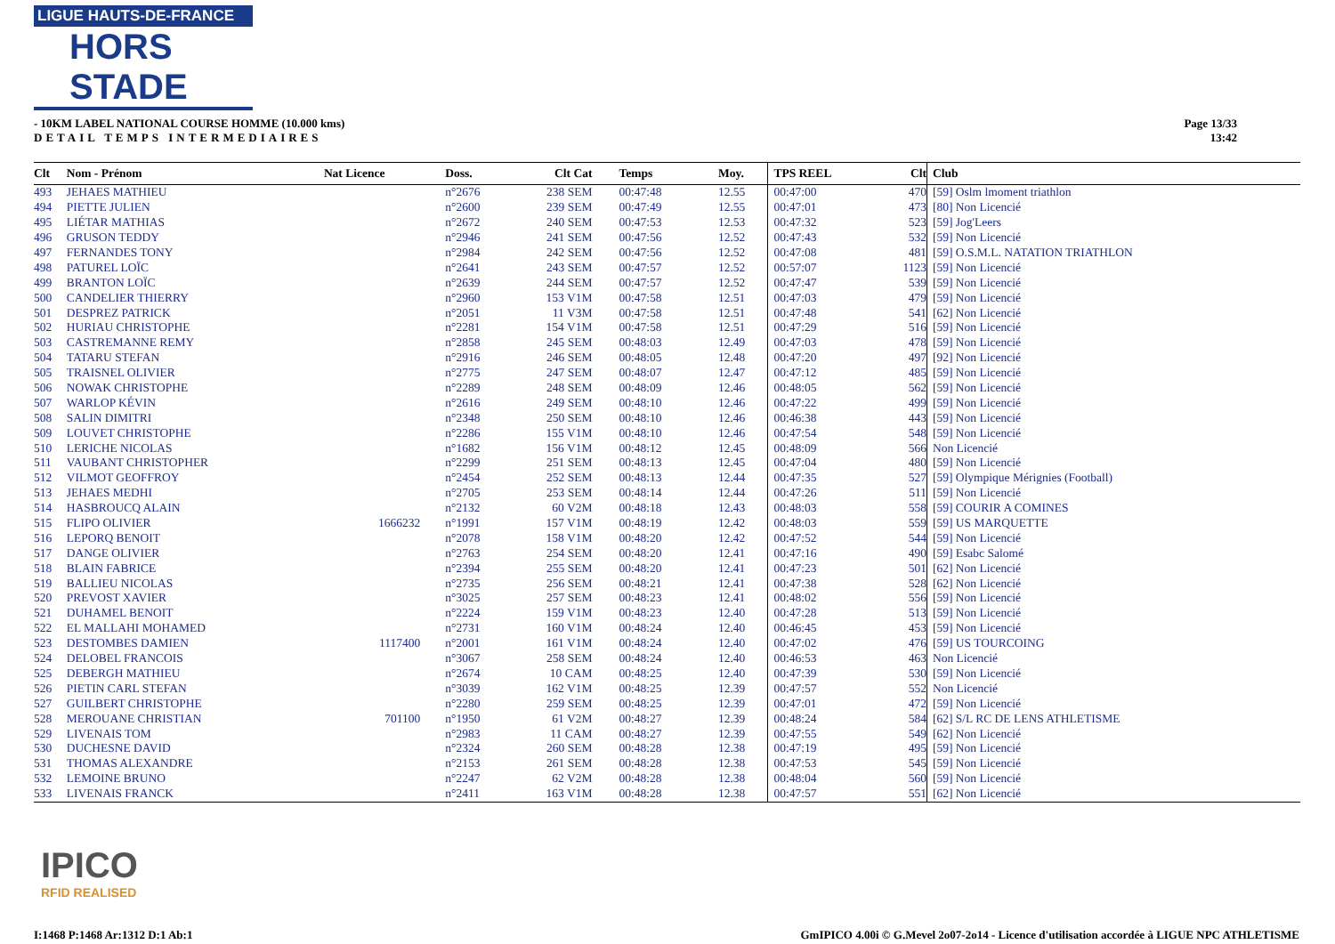LIGUE HAUTS-DE-FRANCE
HORS STADE
- 10KM LABEL NATIONAL COURSE HOMME (10.000 kms)
DETAIL TEMPS INTERMEDIAIRES
Page 13/33
13:42
| Clt | Nom - Prénom | Nat Licence | Doss. | Clt Cat | Temps | Moy. | TPS REEL | Clt | Club |
| --- | --- | --- | --- | --- | --- | --- | --- | --- | --- |
| 493 | JEHAES MATHIEU | | n°2676 | 238 SEM | 00:47:48 | 12.55 | 00:47:00 | 470 | [59] Oslm lmoment triathlon |
| 494 | PIETTE JULIEN | | n°2600 | 239 SEM | 00:47:49 | 12.55 | 00:47:01 | 473 | [80] Non Licencié |
| 495 | LIÉTAR MATHIAS | | n°2672 | 240 SEM | 00:47:53 | 12.53 | 00:47:32 | 523 | [59] Jog'Leers |
| 496 | GRUSON TEDDY | | n°2946 | 241 SEM | 00:47:56 | 12.52 | 00:47:43 | 532 | [59] Non Licencié |
| 497 | FERNANDES TONY | | n°2984 | 242 SEM | 00:47:56 | 12.52 | 00:47:08 | 481 | [59] O.S.M.L. NATATION TRIATHLON |
| 498 | PATUREL LOÏC | | n°2641 | 243 SEM | 00:47:57 | 12.52 | 00:57:07 | 1123 | [59] Non Licencié |
| 499 | BRANTON LOÏC | | n°2639 | 244 SEM | 00:47:57 | 12.52 | 00:47:47 | 539 | [59] Non Licencié |
| 500 | CANDELIER THIERRY | | n°2960 | 153 V1M | 00:47:58 | 12.51 | 00:47:03 | 479 | [59] Non Licencié |
| 501 | DESPREZ PATRICK | | n°2051 | 11 V3M | 00:47:58 | 12.51 | 00:47:48 | 541 | [62] Non Licencié |
| 502 | HURIAU CHRISTOPHE | | n°2281 | 154 V1M | 00:47:58 | 12.51 | 00:47:29 | 516 | [59] Non Licencié |
| 503 | CASTREMANNE REMY | | n°2858 | 245 SEM | 00:48:03 | 12.49 | 00:47:03 | 478 | [59] Non Licencié |
| 504 | TATARU STEFAN | | n°2916 | 246 SEM | 00:48:05 | 12.48 | 00:47:20 | 497 | [92] Non Licencié |
| 505 | TRAISNEL OLIVIER | | n°2775 | 247 SEM | 00:48:07 | 12.47 | 00:47:12 | 485 | [59] Non Licencié |
| 506 | NOWAK CHRISTOPHE | | n°2289 | 248 SEM | 00:48:09 | 12.46 | 00:48:05 | 562 | [59] Non Licencié |
| 507 | WARLOP KÉVIN | | n°2616 | 249 SEM | 00:48:10 | 12.46 | 00:47:22 | 499 | [59] Non Licencié |
| 508 | SALIN DIMITRI | | n°2348 | 250 SEM | 00:48:10 | 12.46 | 00:46:38 | 443 | [59] Non Licencié |
| 509 | LOUVET CHRISTOPHE | | n°2286 | 155 V1M | 00:48:10 | 12.46 | 00:47:54 | 548 | [59] Non Licencié |
| 510 | LERICHE NICOLAS | | n°1682 | 156 V1M | 00:48:12 | 12.45 | 00:48:09 | 566 | Non Licencié |
| 511 | VAUBANT CHRISTOPHER | | n°2299 | 251 SEM | 00:48:13 | 12.45 | 00:47:04 | 480 | [59] Non Licencié |
| 512 | VILMOT GEOFFROY | | n°2454 | 252 SEM | 00:48:13 | 12.44 | 00:47:35 | 527 | [59] Olympique Mérignies (Football) |
| 513 | JEHAES MEDHI | | n°2705 | 253 SEM | 00:48:14 | 12.44 | 00:47:26 | 511 | [59] Non Licencié |
| 514 | HASBROUCQ ALAIN | | n°2132 | 60 V2M | 00:48:18 | 12.43 | 00:48:03 | 558 | [59] COURIR A COMINES |
| 515 | FLIPO OLIVIER | 1666232 | n°1991 | 157 V1M | 00:48:19 | 12.42 | 00:48:03 | 559 | [59] US MARQUETTE |
| 516 | LEPORQ BENOIT | | n°2078 | 158 V1M | 00:48:20 | 12.42 | 00:47:52 | 544 | [59] Non Licencié |
| 517 | DANGE OLIVIER | | n°2763 | 254 SEM | 00:48:20 | 12.41 | 00:47:16 | 490 | [59] Esabc Salomé |
| 518 | BLAIN FABRICE | | n°2394 | 255 SEM | 00:48:20 | 12.41 | 00:47:23 | 501 | [62] Non Licencié |
| 519 | BALLIEU NICOLAS | | n°2735 | 256 SEM | 00:48:21 | 12.41 | 00:47:38 | 528 | [62] Non Licencié |
| 520 | PREVOST XAVIER | | n°3025 | 257 SEM | 00:48:23 | 12.41 | 00:48:02 | 556 | [59] Non Licencié |
| 521 | DUHAMEL BENOIT | | n°2224 | 159 V1M | 00:48:23 | 12.40 | 00:47:28 | 513 | [59] Non Licencié |
| 522 | EL MALLAHI MOHAMED | | n°2731 | 160 V1M | 00:48:24 | 12.40 | 00:46:45 | 453 | [59] Non Licencié |
| 523 | DESTOMBES DAMIEN | 1117400 | n°2001 | 161 V1M | 00:48:24 | 12.40 | 00:47:02 | 476 | [59] US TOURCOING |
| 524 | DELOBEL FRANCOIS | | n°3067 | 258 SEM | 00:48:24 | 12.40 | 00:46:53 | 463 | Non Licencié |
| 525 | DEBERGH MATHIEU | | n°2674 | 10 CAM | 00:48:25 | 12.40 | 00:47:39 | 530 | [59] Non Licencié |
| 526 | PIETIN CARL STEFAN | | n°3039 | 162 V1M | 00:48:25 | 12.39 | 00:47:57 | 552 | Non Licencié |
| 527 | GUILBERT CHRISTOPHE | | n°2280 | 259 SEM | 00:48:25 | 12.39 | 00:47:01 | 472 | [59] Non Licencié |
| 528 | MEROUANE CHRISTIAN | 701100 | n°1950 | 61 V2M | 00:48:27 | 12.39 | 00:48:24 | 584 | [62] S/L RC DE LENS ATHLETISME |
| 529 | LIVENAIS TOM | | n°2983 | 11 CAM | 00:48:27 | 12.39 | 00:47:55 | 549 | [62] Non Licencié |
| 530 | DUCHESNE DAVID | | n°2324 | 260 SEM | 00:48:28 | 12.38 | 00:47:19 | 495 | [59] Non Licencié |
| 531 | THOMAS ALEXANDRE | | n°2153 | 261 SEM | 00:48:28 | 12.38 | 00:47:53 | 545 | [59] Non Licencié |
| 532 | LEMOINE BRUNO | | n°2247 | 62 V2M | 00:48:28 | 12.38 | 00:48:04 | 560 | [59] Non Licencié |
| 533 | LIVENAIS FRANCK | | n°2411 | 163 V1M | 00:48:28 | 12.38 | 00:47:57 | 551 | [62] Non Licencié |
IPICO
RFID REALISED
I:1468 P:1468 Ar:1312 D:1 Ab:1
GmIPICO 4.00i © G.Mevel 2o07-2o14 - Licence d'utilisation accordée à LIGUE NPC ATHLETISME